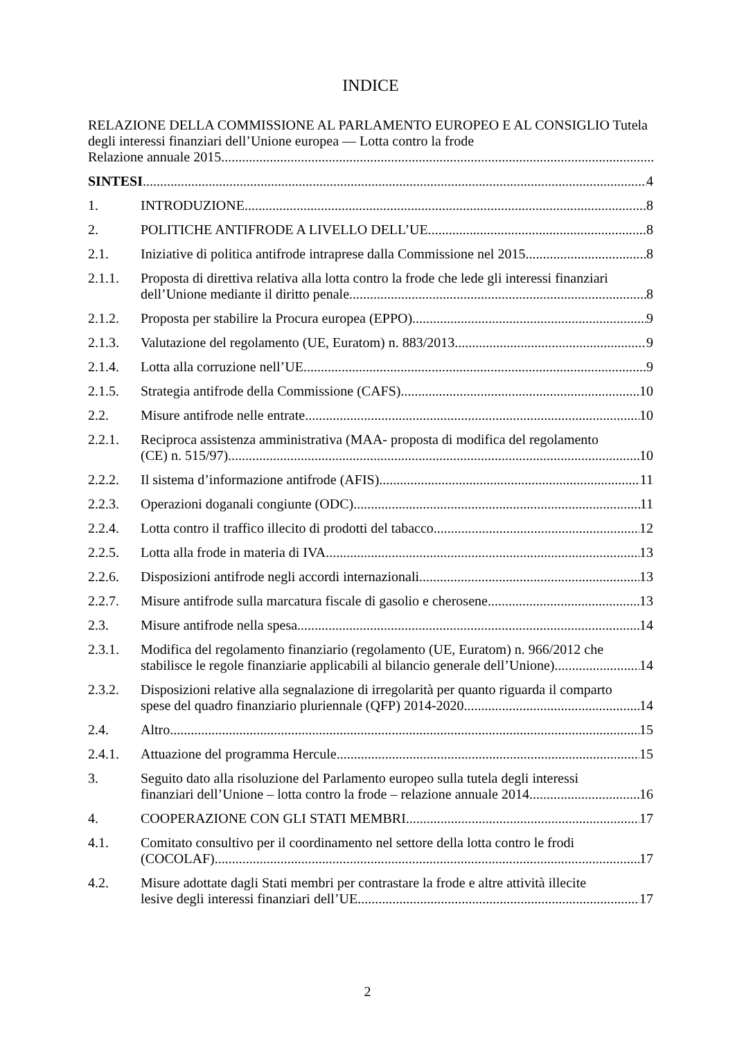INDICE
RELAZIONE DELLA COMMISSIONE AL PARLAMENTO EUROPEO E AL CONSIGLIO Tutela degli interessi finanziari dell’Unione europea — Lotta contro la frode
Relazione annuale 2015
SINTESI 4
1. INTRODUZIONE 8
2. POLITICHE ANTIFRODE A LIVELLO DELL’UE 8
2.1. Iniziative di politica antifrode intraprese dalla Commissione nel 2015 8
2.1.1. Proposta di direttiva relativa alla lotta contro la frode che lede gli interessi finanziari
dell’Unione mediante il diritto penale 8
2.1.2. Proposta per stabilire la Procura europea (EPPO) 9
2.1.3. Valutazione del regolamento (UE, Euratom) n. 883/2013. 9
2.1.4. Lotta alla corruzione nell’UE 9
2.1.5. Strategia antifrode della Commissione (CAFS) 10
2.2. Misure antifrode nelle entrate 10
2.2.1. Reciproca assistenza amministrativa (MAA- proposta di modifica del regolamento
(CE) n. 515/97) 10
2.2.2. Il sistema d’informazione antifrode (AFIS) 11
2.2.3. Operazioni doganali congiunte (ODC) 11
2.2.4. Lotta contro il traffico illecito di prodotti del tabacco 12
2.2.5. Lotta alla frode in materia di IVA 13
2.2.6. Disposizioni antifrode negli accordi internazionali 13
2.2.7. Misure antifrode sulla marcatura fiscale di gasolio e cherosene 13
2.3. Misure antifrode nella spesa 14
2.3.1. Modifica del regolamento finanziario (regolamento (UE, Euratom) n. 966/2012 che
stabilisce le regole finanziarie applicabili al bilancio generale dell’Unione) 14
2.3.2. Disposizioni relative alla segnalazione di irregolarità per quanto riguarda il comparto
spese del quadro finanziario pluriennale (QFP) 2014-2020 14
2.4. Altro 15
2.4.1. Attuazione del programma Hercule 15
3. Seguito dato alla risoluzione del Parlamento europeo sulla tutela degli interessi
finanziari dell’Unione – lotta contro la frode – relazione annuale 2014 16
4. COOPERAZIONE CON GLI STATI MEMBRI 17
4.1. Comitato consultivo per il coordinamento nel settore della lotta contro le frodi
(COCOLAF) 17
4.2. Misure adottate dagli Stati membri per contrastare la frode e altre attività illecite
lesive degli interessi finanziari dell’UE 17
2